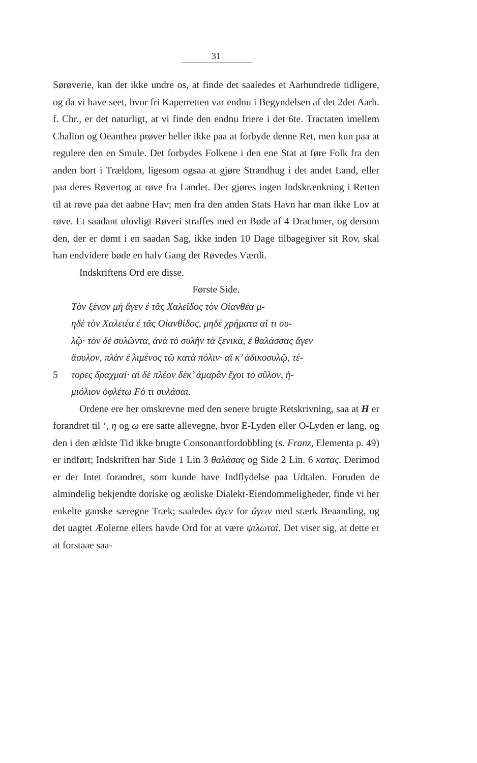31
Sørøverie, kan det ikke undre os, at finde det saaledes et Aarhundrede tidligere, og da vi have seet, hvor fri Kaperretten var endnu i Begyndelsen af det 2det Aarh. f. Chr., er det naturligt, at vi finde den endnu friere i det 6te. Tractaten imellem Chalion og Oeanthea prøver heller ikke paa at forbyde denne Ret, men kun paa at regulere den en Smule. Det forbydes Folkene i den ene Stat at føre Folk fra den anden bort i Trældom, ligesom ogsaa at gjøre Strandhug i det andet Land, eller paa deres Røvertog at røve fra Landet. Der gjøres ingen Indskrænkning i Retten til at røve paa det aabne Hav; men fra den anden Stats Havn har man ikke Lov at røve. Et saadant ulovligt Røveri straffes med en Bøde af 4 Drachmer, og dersom den, der er dømt i en saadan Sag, ikke inden 10 Dage tilbagegiver sit Rov, skal han endvidere bøde en halv Gang det Røvedes Værdi.
Indskriftens Ord ere disse.
Første Side.
Τὸν ξένον μὴ ἄγεν ἐ τᾶς Χαλεΐδος τὸν Οἰανθέα μ-
ηδὲ τὸν Χαλειέα ἐ τᾶς Οἰανθίδος, μηδὲ χρήματα αἴ τι συ-
λῷ· τὸν δὲ συλῶντα, ἀνὰ τὸ συλῆν τὰ ξενικὰ, ἐ θαλάσσας ἄγεν
ἄσυλον, πλὰν ἐ λιμένος τῶ κατὰ πόλιν· αἴ κ’ ἀδικοσυλῷ, τέ-
5 τορες δραχμαί· αἰ δὲ πλέον δέκ’ ἀμαρᾶν ἔχοι τὸ σῦλον, ἡ-
μιόλιον ὀφλέτω Fὸ τι συλάσαι.
Ordene ere her omskrevne med den senere brugte Retskrivning, saa at H er forandret til ‘, η og ω ere satte allevegne, hvor E-Lyden eller O-Lyden er lang, og den i den ældste Tid ikke brugte Consonantfordobbling (s. Franz, Elementa p. 49) er indført; Indskriften har Side 1 Lin 3 θαλάσας og Side 2 Lin. 6 κατας. Derimod er der Intet forandret, som kunde have Indflydelse paa Udtalen. Foruden de almindelig bekjendte doriske og æoliske Dialekt-Eiendommeligheder, finde vi her enkelte ganske særegne Træk; saaledes ἅγεν for ἄγειν med stærk Beaanding, og det uagtet Æolerne ellers havde Ord for at være ψιλωταί. Det viser sig, at dette er at forstaae saa-